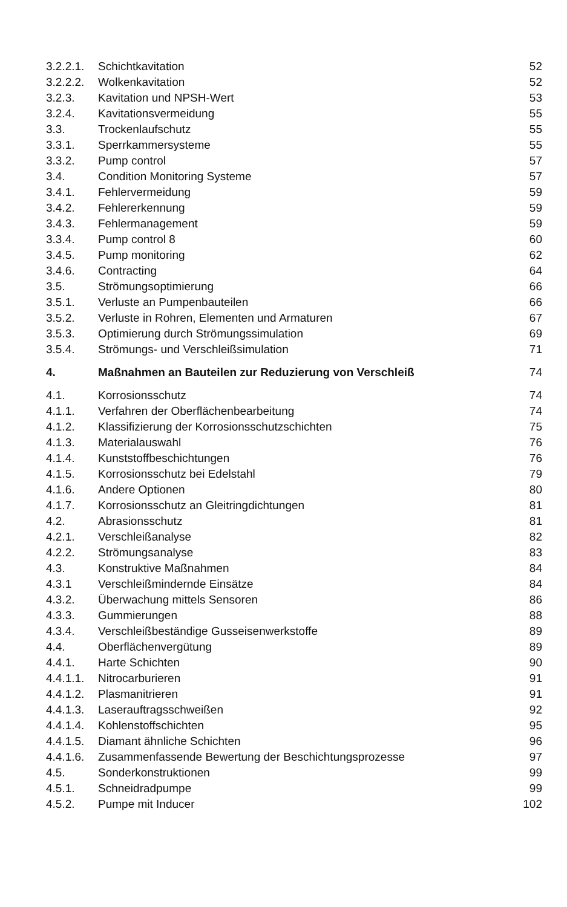| 3.2.2.1. | Schichtkavitation | 52 |
| 3.2.2.2. | Wolkenkavitation | 52 |
| 3.2.3. | Kavitation und NPSH-Wert | 53 |
| 3.2.4. | Kavitationsvermeidung | 55 |
| 3.3. | Trockenlaufschutz | 55 |
| 3.3.1. | Sperrkammersysteme | 55 |
| 3.3.2. | Pump control | 57 |
| 3.4. | Condition Monitoring Systeme | 57 |
| 3.4.1. | Fehlervermeidung | 59 |
| 3.4.2. | Fehlererkennung | 59 |
| 3.4.3. | Fehlermanagement | 59 |
| 3.3.4. | Pump control 8 | 60 |
| 3.4.5. | Pump monitoring | 62 |
| 3.4.6. | Contracting | 64 |
| 3.5. | Strömungsoptimierung | 66 |
| 3.5.1. | Verluste an Pumpenbauteilen | 66 |
| 3.5.2. | Verluste in Rohren, Elementen und Armaturen | 67 |
| 3.5.3. | Optimierung durch Strömungssimulation | 69 |
| 3.5.4. | Strömungs- und Verschleißsimulation | 71 |
| 4. | Maßnahmen an Bauteilen zur Reduzierung von Verschleiß | 74 |
| 4.1. | Korrosionsschutz | 74 |
| 4.1.1. | Verfahren der Oberflächenbearbeitung | 74 |
| 4.1.2. | Klassifizierung der Korrosionsschutzschichten | 75 |
| 4.1.3. | Materialauswahl | 76 |
| 4.1.4. | Kunststoffbeschichtungen | 76 |
| 4.1.5. | Korrosionsschutz bei Edelstahl | 79 |
| 4.1.6. | Andere Optionen | 80 |
| 4.1.7. | Korrosionsschutz an Gleitringdichtungen | 81 |
| 4.2. | Abrasionsschutz | 81 |
| 4.2.1. | Verschleißanalyse | 82 |
| 4.2.2. | Strömungsanalyse | 83 |
| 4.3. | Konstruktive Maßnahmen | 84 |
| 4.3.1 | Verschleißmindernde Einsätze | 84 |
| 4.3.2. | Überwachung mittels Sensoren | 86 |
| 4.3.3. | Gummierungen | 88 |
| 4.3.4. | Verschleißbeständige Gusseisenwerkstoffe | 89 |
| 4.4. | Oberflächenvergütung | 89 |
| 4.4.1. | Harte Schichten | 90 |
| 4.4.1.1. | Nitrocarburieren | 91 |
| 4.4.1.2. | Plasmanitrieren | 91 |
| 4.4.1.3. | Laserauftragsschweißen | 92 |
| 4.4.1.4. | Kohlenstoffschichten | 95 |
| 4.4.1.5. | Diamant ähnliche Schichten | 96 |
| 4.4.1.6. | Zusammenfassende Bewertung der Beschichtungsprozesse | 97 |
| 4.5. | Sonderkonstruktionen | 99 |
| 4.5.1. | Schneidradpumpe | 99 |
| 4.5.2. | Pumpe mit Inducer | 102 |